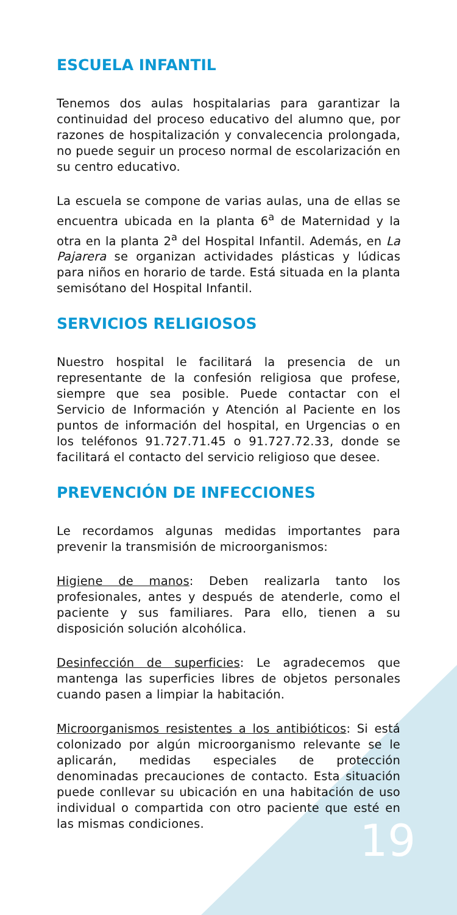ESCUELA INFANTIL
Tenemos dos aulas hospitalarias para garantizar la continuidad del proceso educativo del alumno que, por razones de hospitalización y convalecencia prolongada, no puede seguir un proceso normal de escolarización en su centro educativo.
La escuela se compone de varias aulas, una de ellas se encuentra ubicada en la planta 6<sup>a</sup> de Maternidad y la otra en la planta 2<sup>a</sup> del Hospital Infantil. Además, en La Pajarera se organizan actividades plásticas y lúdicas para niños en horario de tarde. Está situada en la planta semisótano del Hospital Infantil.
SERVICIOS RELIGIOSOS
Nuestro hospital le facilitará la presencia de un representante de la confesión religiosa que profese, siempre que sea posible. Puede contactar con el Servicio de Información y Atención al Paciente en los puntos de información del hospital, en Urgencias o en los teléfonos 91.727.71.45 o 91.727.72.33, donde se facilitará el contacto del servicio religioso que desee.
PREVENCIÓN DE INFECCIONES
Le recordamos algunas medidas importantes para prevenir la transmisión de microorganismos:
Higiene de manos: Deben realizarla tanto los profesionales, antes y después de atenderle, como el paciente y sus familiares. Para ello, tienen a su disposición solución alcohólica.
Desinfección de superficies: Le agradecemos que mantenga las superficies libres de objetos personales cuando pasen a limpiar la habitación.
Microorganismos resistentes a los antibióticos: Si está colonizado por algún microorganismo relevante se le aplicarán, medidas especiales de protección denominadas precauciones de contacto. Esta situación puede conllevar su ubicación en una habitación de uso individual o compartida con otro paciente que esté en las mismas condiciones.
19